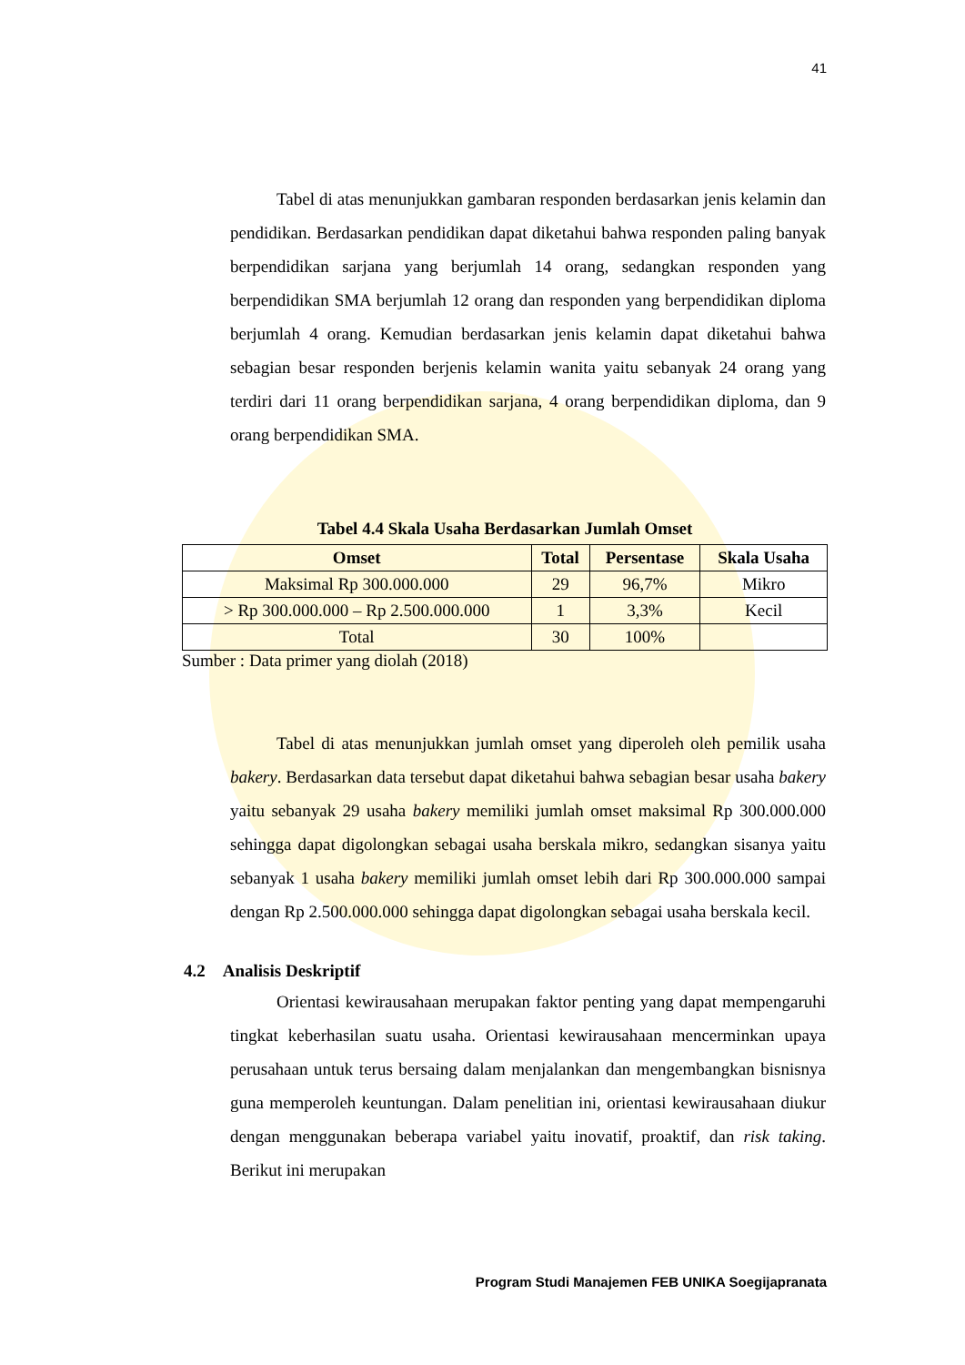41
Tabel di atas menunjukkan gambaran responden berdasarkan jenis kelamin dan pendidikan. Berdasarkan pendidikan dapat diketahui bahwa responden paling banyak berpendidikan sarjana yang berjumlah 14 orang, sedangkan responden yang berpendidikan SMA berjumlah 12 orang dan responden yang berpendidikan diploma berjumlah 4 orang. Kemudian berdasarkan jenis kelamin dapat diketahui bahwa sebagian besar responden berjenis kelamin wanita yaitu sebanyak 24 orang yang terdiri dari 11 orang berpendidikan sarjana, 4 orang berpendidikan diploma, dan 9 orang berpendidikan SMA.
Tabel 4.4 Skala Usaha Berdasarkan Jumlah Omset
| Omset | Total | Persentase | Skala Usaha |
| --- | --- | --- | --- |
| Maksimal Rp 300.000.000 | 29 | 96,7% | Mikro |
| > Rp 300.000.000 – Rp 2.500.000.000 | 1 | 3,3% | Kecil |
| Total | 30 | 100% | |
Sumber : Data primer yang diolah (2018)
Tabel di atas menunjukkan jumlah omset yang diperoleh oleh pemilik usaha bakery. Berdasarkan data tersebut dapat diketahui bahwa sebagian besar usaha bakery yaitu sebanyak 29 usaha bakery memiliki jumlah omset maksimal Rp 300.000.000 sehingga dapat digolongkan sebagai usaha berskala mikro, sedangkan sisanya yaitu sebanyak 1 usaha bakery memiliki jumlah omset lebih dari Rp 300.000.000 sampai dengan Rp 2.500.000.000 sehingga dapat digolongkan sebagai usaha berskala kecil.
4.2 Analisis Deskriptif
Orientasi kewirausahaan merupakan faktor penting yang dapat mempengaruhi tingkat keberhasilan suatu usaha. Orientasi kewirausahaan mencerminkan upaya perusahaan untuk terus bersaing dalam menjalankan dan mengembangkan bisnisnya guna memperoleh keuntungan. Dalam penelitian ini, orientasi kewirausahaan diukur dengan menggunakan beberapa variabel yaitu inovatif, proaktif, dan risk taking. Berikut ini merupakan
Program Studi Manajemen FEB UNIKA Soegijapranata